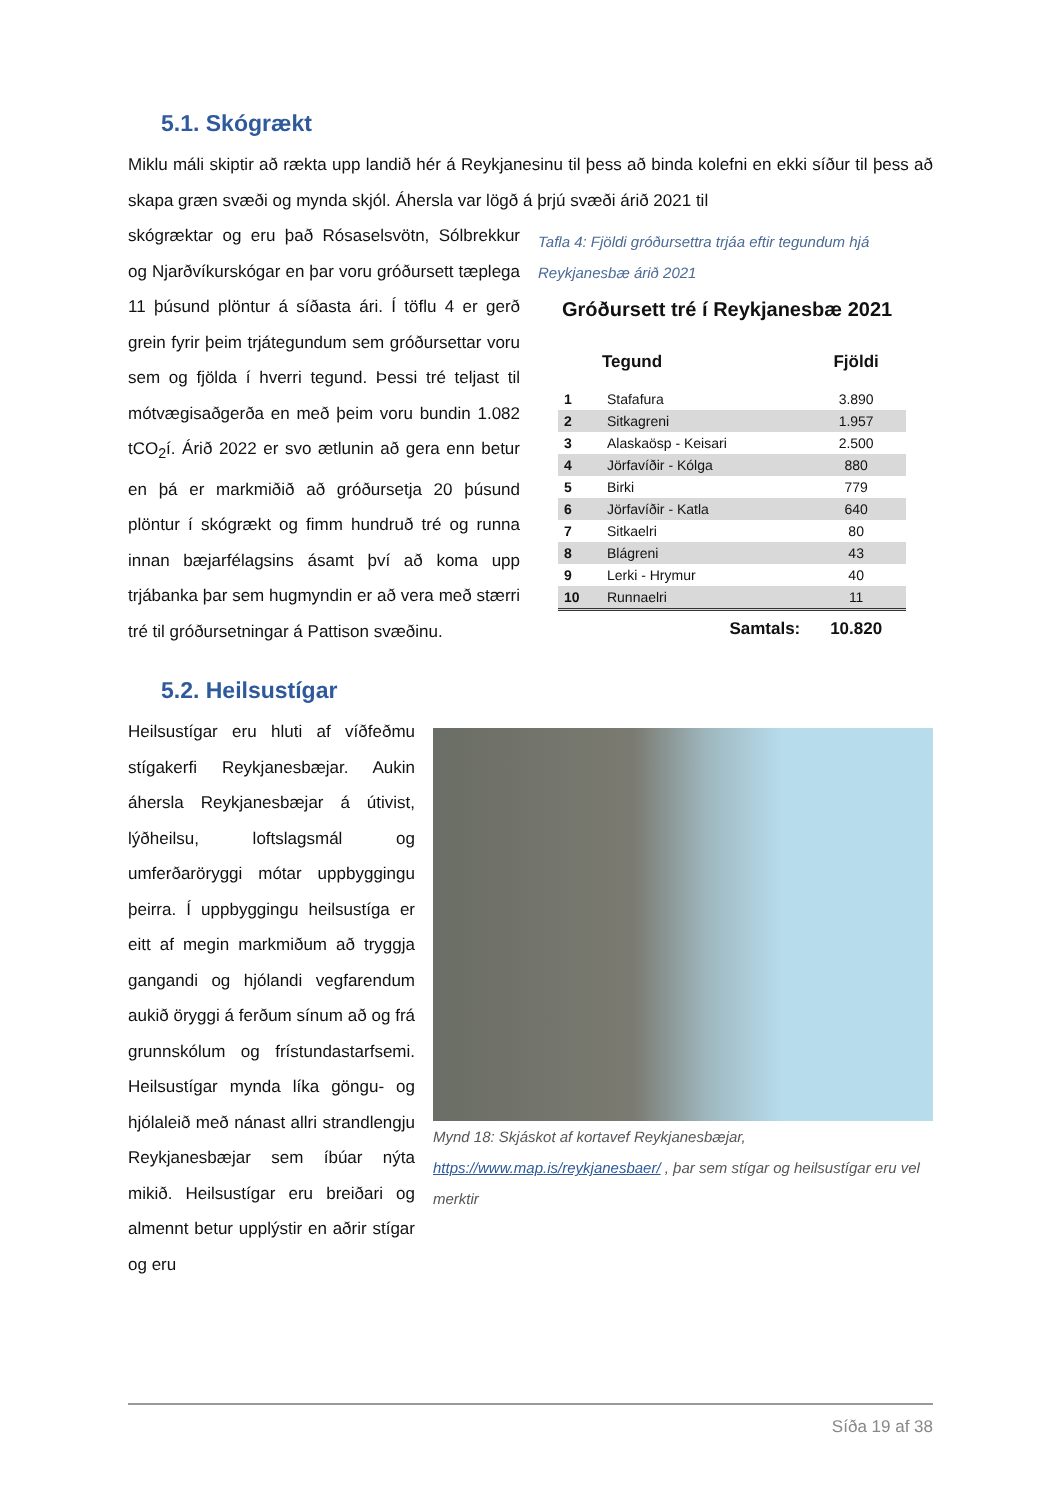5.1. Skógrækt
Miklu máli skiptir að rækta upp landið hér á Reykjanesinu til þess að binda kolefni en ekki síður til þess að skapa græn svæði og mynda skjól. Áhersla var lögð á þrjú svæði árið 2021 til
skógræktar og eru það Rósaselsvötn, Sólbrekkur og Njarðvíkurskógar en þar voru gróðursett tæplega 11 þúsund plöntur á síðasta ári. Í töflu 4 er gerð grein fyrir þeim trjátegundum sem gróðursettar voru sem og fjölda í hverri tegund. Þessi tré teljast til mótvægisaðgerða en með þeim voru bundin 1.082 tCO<sub>2</sub>í. Árið 2022 er svo ætlunin að gera enn betur en þá er markmiðið að gróðursetja 20 þúsund plöntur í skógrækt og fimm hundruð tré og runna innan bæjarfélagsins ásamt því að koma upp trjábanka þar sem hugmyndin er að vera með stærri tré til gróðursetningar á Pattison svæðinu.
Tafla 4: Fjöldi gróðursettra trjáa eftir tegundum hjá Reykjanesbæ árið 2021
Gróðursett tré í Reykjanesbæ 2021
| | Tegund | Fjöldi |
| --- | --- | --- |
| 1 | Stafafura | 3.890 |
| 2 | Sitkagreni | 1.957 |
| 3 | Alaskaösp - Keisari | 2.500 |
| 4 | Jörfavíðir - Kólga | 880 |
| 5 | Birki | 779 |
| 6 | Jörfavíðir - Katla | 640 |
| 7 | Sitkaelri | 80 |
| 8 | Blágreni | 43 |
| 9 | Lerki - Hrymur | 40 |
| 10 | Runnaelri | 11 |
| | Samtals: | 10.820 |
5.2. Heilsustígar
Heilsustígar eru hluti af víðfeðmu stígakerfi Reykjanesbæjar. Aukin áhersla Reykjanesbæjar á útivist, lýðheilsu, loftslagsmál og umferðaröryggi mótar uppbyggingu þeirra. Í uppbyggingu heilsustíga er eitt af megin markmiðum að tryggja gangandi og hjólandi vegfarendum aukið öryggi á ferðum sínum að og frá grunnskólum og frístundastarfsemi. Heilsustígar mynda líka göngu- og hjólaleið með nánast allri strandlengju Reykjanesbæjar sem íbúar nýta mikið. Heilsustígar eru breiðari og almennt betur upplýstir en aðrir stígar og eru
Mynd 18: Skjáskot af kortavef Reykjanesbæjar, https://www.map.is/reykjanesbaer/ , þar sem stígar og heilsustígar eru vel merktir
Síða 19 af 38